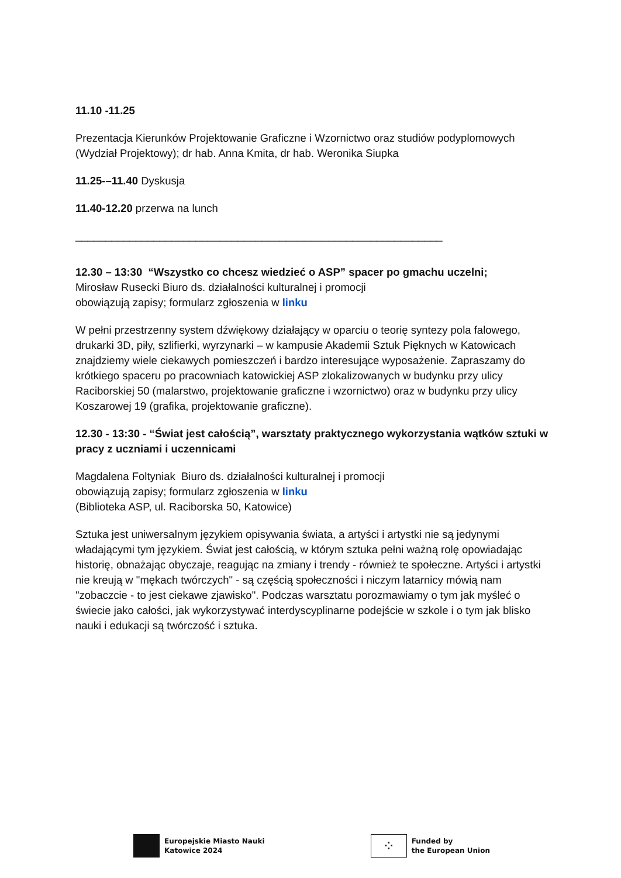11.10 -11.25
Prezentacja Kierunków Projektowanie Graficzne i Wzornictwo oraz studiów podyplomowych (Wydział Projektowy); dr hab. Anna Kmita, dr hab. Weronika Siupka
11.25-–11.40 Dyskusja
11.40-12.20 przerwa na lunch
_____________________________________________________________
12.30 – 13:30 “Wszystko co chcesz wiedzieć o ASP” spacer po gmachu uczelni;
Mirosław Rusecki Biuro ds. działalności kulturalnej i promocji
obowiązują zapisy; formularz zgłoszenia w linku
W pełni przestrzenny system dźwiękowy działający w oparciu o teorię syntezy pola falowego, drukarki 3D, piły, szlifierki, wyrzynarki – w kampusie Akademii Sztuk Pięknych w Katowicach znajdziemy wiele ciekawych pomieszczeń i bardzo interesujące wyposażenie. Zapraszamy do krótkiego spaceru po pracowniach katowickiej ASP zlokalizowanych w budynku przy ulicy Raciborskiej 50 (malarstwo, projektowanie graficzne i wzornictwo) oraz w budynku przy ulicy Koszarowej 19 (grafika, projektowanie graficzne).
12.30 - 13:30 - “Świat jest całością”, warsztaty praktycznego wykorzystania wątków sztuki w pracy z uczniami i uczennicami
Magdalena Foltyniak Biuro ds. działalności kulturalnej i promocji
obowiązują zapisy; formularz zgłoszenia w linku
(Biblioteka ASP, ul. Raciborska 50, Katowice)
Sztuka jest uniwersalnym językiem opisywania świata, a artyści i artystki nie są jedynymi władającymi tym językiem. Świat jest całością, w którym sztuka pełni ważną rolę opowiadając historię, obnażając obyczaje, reagując na zmiany i trendy - również te społeczne. Artyści i artystki nie kreują w "mękach twórczych" - są częścią społeczności i niczym latarnicy mówią nam "zobaczcie - to jest ciekawe zjawisko". Podczas warsztatu porozmawiamy o tym jak myśleć o świecie jako całości, jak wykorzystywać interdyscyplinarne podejście w szkole i o tym jak blisko nauki i edukacji są twórczość i sztuka.
Europejskie Miasto Nauki
Katowice 2024
⁘
Funded by
the European Union